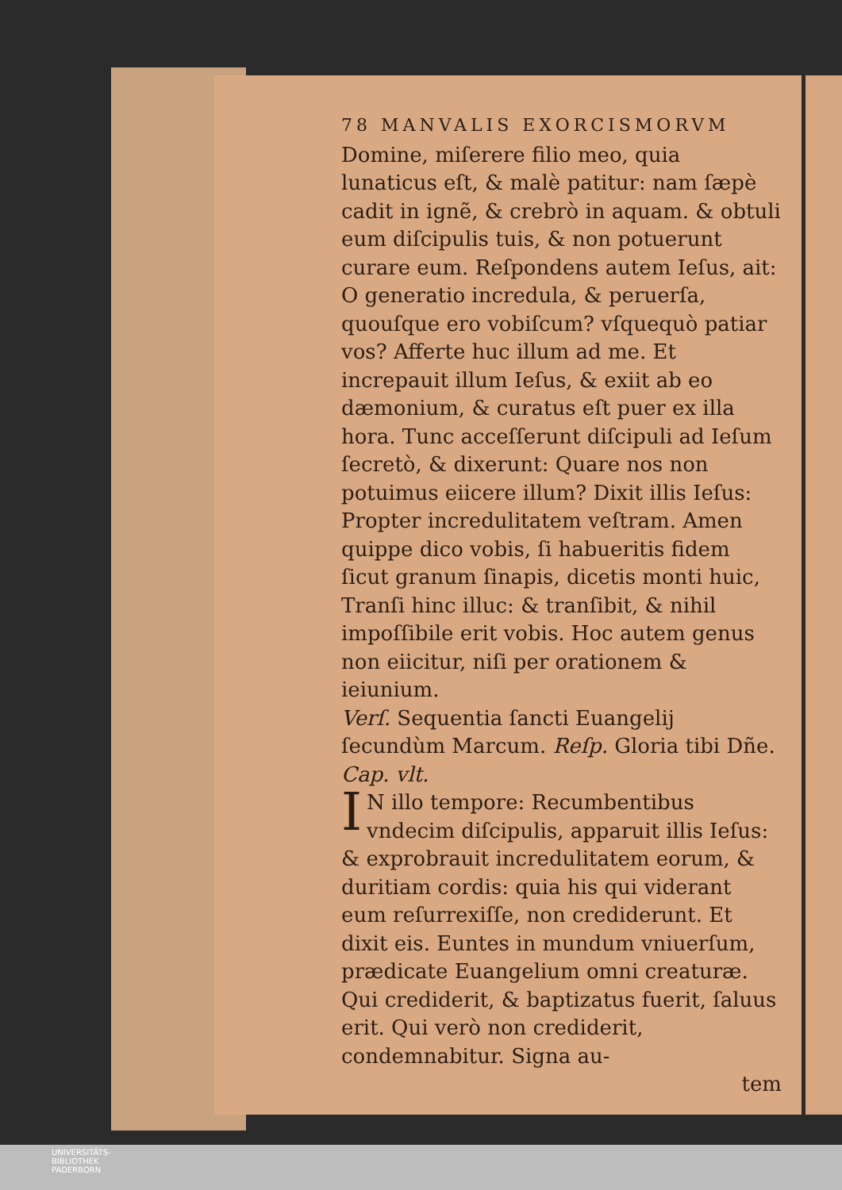78 MANVALIS EXORCISMORVM
Domine, miſerere filio meo, quia lunaticus eſt, & malè patitur: nam ſæpè cadit in ignẽ, & crebrò in aquam. & obtuli eum diſcipulis tuis, & non potuerunt curare eum. Reſpondens autem Ieſus, ait: O generatio incredula, & peruerſa, quouſque ero vobiſcum? vſquequò patiar vos? Afferte huc illum ad me. Et increpauit illum Ieſus, & exiit ab eo dæmonium, & curatus eſt puer ex illa hora. Tunc acceſſerunt diſcipuli ad Ieſum ſecretò, & dixerunt: Quare nos non potuimus eiicere illum? Dixit illis Ieſus: Propter incredulitatem veſtram. Amen quippe dico vobis, ſi habueritis fidem ſicut granum ſinapis, dicetis monti huic, Tranſi hinc illuc: & tranſibit, & nihil impoſſibile erit vobis. Hoc autem genus non eiicitur, niſi per orationem & ieiunium.
Verſ. Sequentia ſancti Euangelij ſecundùm Marcum. Reſp. Gloria tibi Dñe. Cap. vlt.
IN illo tempore: Recumbentibus vndecim diſcipulis, apparuit illis Ieſus: & exprobrauit incredulitatem eorum, & duritiam cordis: quia his qui viderant eum reſurrexiſſe, non crediderunt. Et dixit eis. Euntes in mundum vniuerſum, prædicate Euangelium omni creaturæ. Qui crediderit, & baptizatus fuerit, ſaluus erit. Qui verò non crediderit, condemnabitur. Signa au-
tem
UNIVERSITÄTS-
BIBLIOTHEK
PADERBORN